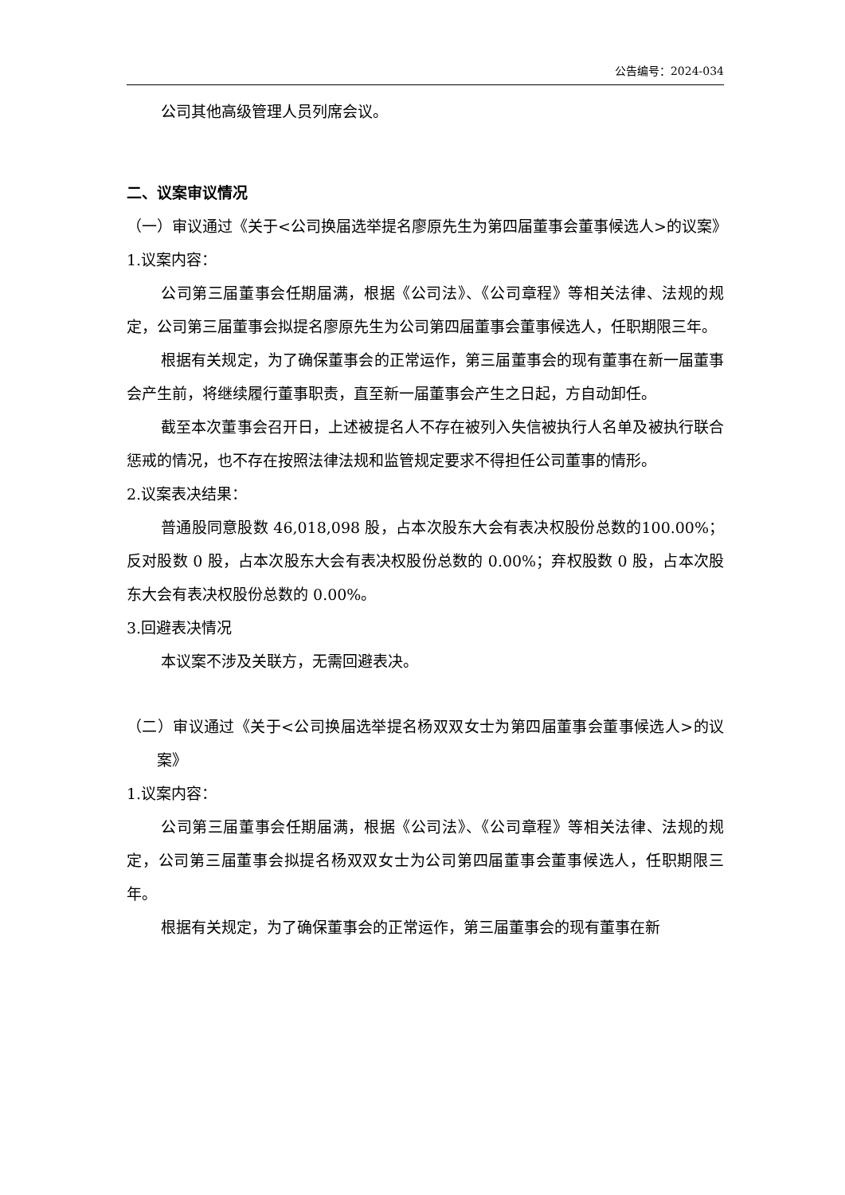公告编号：2024-034
公司其他高级管理人员列席会议。
二、议案审议情况
（一）审议通过《关于<公司换届选举提名廖原先生为第四届董事会董事候选人>的议案》
1.议案内容：
公司第三届董事会任期届满，根据《公司法》、《公司章程》等相关法律、法规的规定，公司第三届董事会拟提名廖原先生为公司第四届董事会董事候选人，任职期限三年。
根据有关规定，为了确保董事会的正常运作，第三届董事会的现有董事在新一届董事会产生前，将继续履行董事职责，直至新一届董事会产生之日起，方自动卸任。
截至本次董事会召开日，上述被提名人不存在被列入失信被执行人名单及被执行联合惩戒的情况，也不存在按照法律法规和监管规定要求不得担任公司董事的情形。
2.议案表决结果：
普通股同意股数 46,018,098 股，占本次股东大会有表决权股份总数的100.00%；反对股数 0 股，占本次股东大会有表决权股份总数的 0.00%；弃权股数 0 股，占本次股东大会有表决权股份总数的 0.00%。
3.回避表决情况
本议案不涉及关联方，无需回避表决。
（二）审议通过《关于<公司换届选举提名杨双双女士为第四届董事会董事候选人>的议案》
1.议案内容：
公司第三届董事会任期届满，根据《公司法》、《公司章程》等相关法律、法规的规定，公司第三届董事会拟提名杨双双女士为公司第四届董事会董事候选人，任职期限三年。
根据有关规定，为了确保董事会的正常运作，第三届董事会的现有董事在新